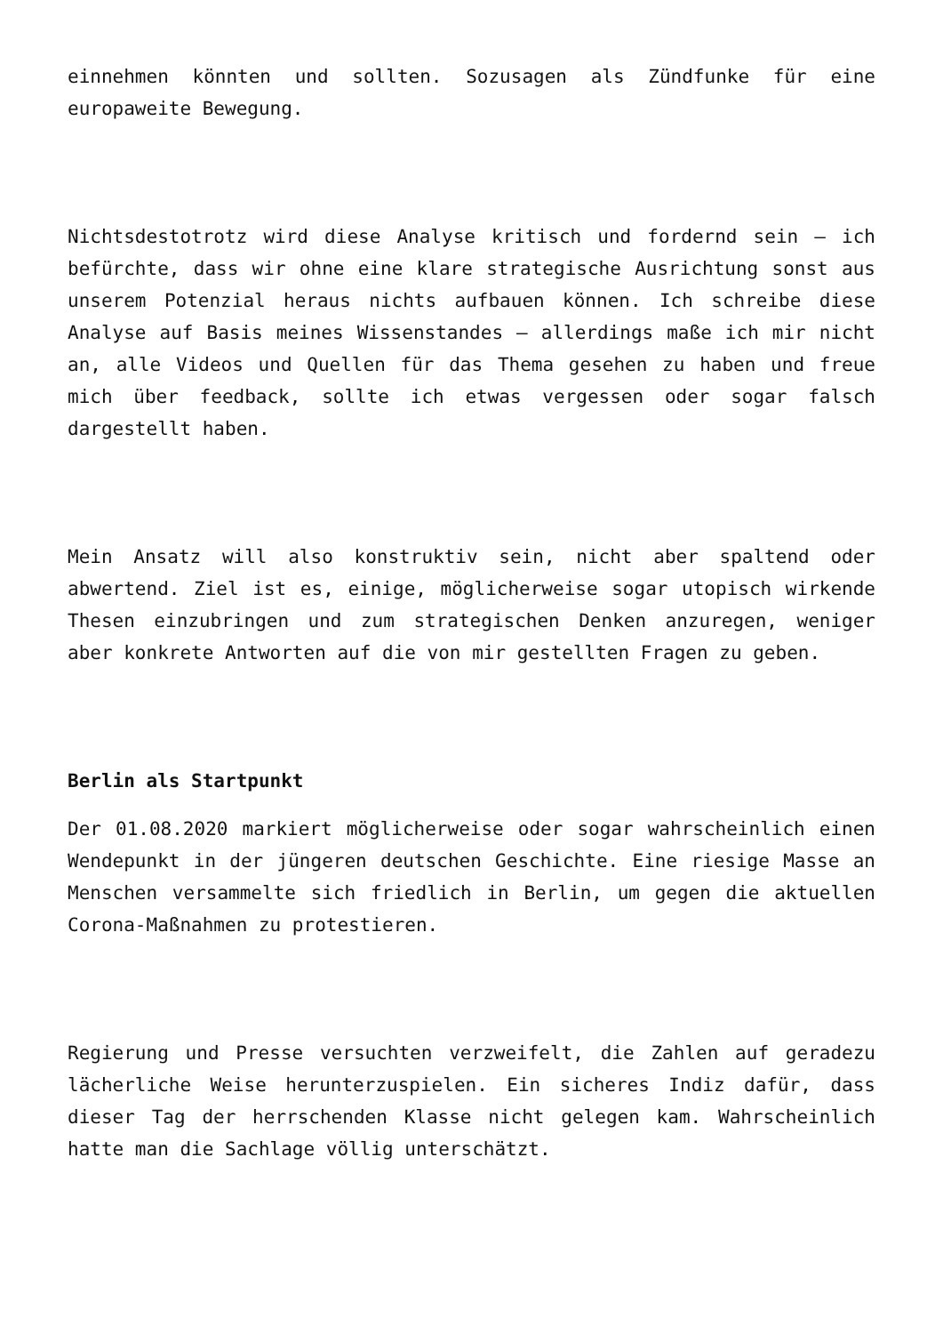einnehmen könnten und sollten. Sozusagen als Zündfunke für eine europaweite Bewegung.
Nichtsdestotrotz wird diese Analyse kritisch und fordernd sein – ich befürchte, dass wir ohne eine klare strategische Ausrichtung sonst aus unserem Potenzial heraus nichts aufbauen können. Ich schreibe diese Analyse auf Basis meines Wissenstandes – allerdings maße ich mir nicht an, alle Videos und Quellen für das Thema gesehen zu haben und freue mich über feedback, sollte ich etwas vergessen oder sogar falsch dargestellt haben.
Mein Ansatz will also konstruktiv sein, nicht aber spaltend oder abwertend. Ziel ist es, einige, möglicherweise sogar utopisch wirkende Thesen einzubringen und zum strategischen Denken anzuregen, weniger aber konkrete Antworten auf die von mir gestellten Fragen zu geben.
Berlin als Startpunkt
Der 01.08.2020 markiert möglicherweise oder sogar wahrscheinlich einen Wendepunkt in der jüngeren deutschen Geschichte. Eine riesige Masse an Menschen versammelte sich friedlich in Berlin, um gegen die aktuellen Corona-Maßnahmen zu protestieren.
Regierung und Presse versuchten verzweifelt, die Zahlen auf geradezu lächerliche Weise herunterzuspielen. Ein sicheres Indiz dafür, dass dieser Tag der herrschenden Klasse nicht gelegen kam. Wahrscheinlich hatte man die Sachlage völlig unterschätzt.